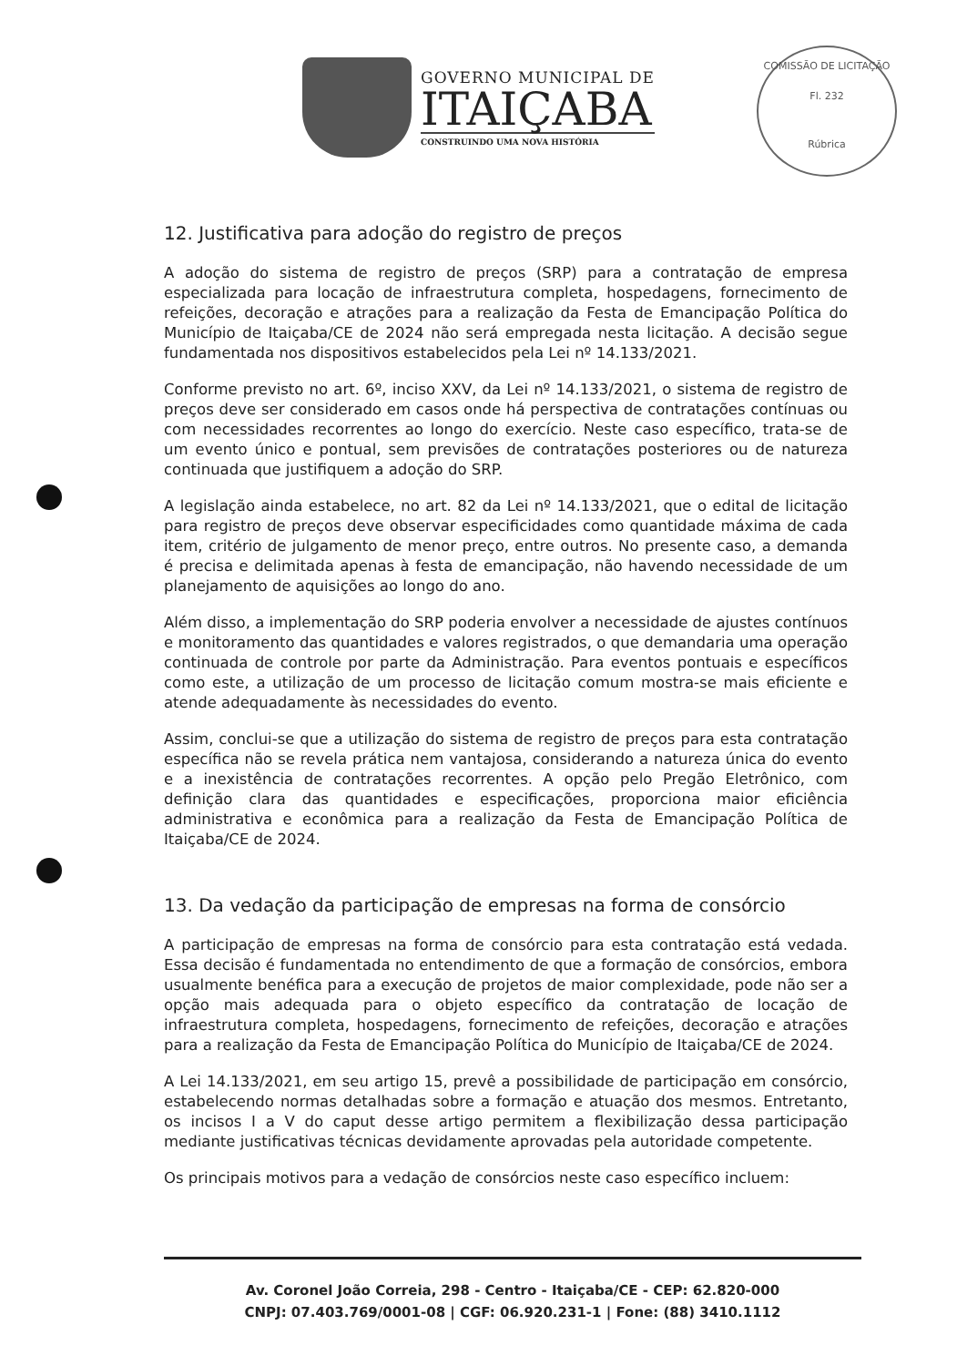GOVERNO MUNICIPAL DE
ITAIÇABA
CONSTRUINDO UMA NOVA HISTÓRIA
COMISSÃO DE LICITAÇÃO
Fl. 232
Rúbrica
12. Justificativa para adoção do registro de preços
A adoção do sistema de registro de preços (SRP) para a contratação de empresa especializada para locação de infraestrutura completa, hospedagens, fornecimento de refeições, decoração e atrações para a realização da Festa de Emancipação Política do Município de Itaiçaba/CE de 2024 não será empregada nesta licitação. A decisão segue fundamentada nos dispositivos estabelecidos pela Lei nº 14.133/2021.
Conforme previsto no art. 6º, inciso XXV, da Lei nº 14.133/2021, o sistema de registro de preços deve ser considerado em casos onde há perspectiva de contratações contínuas ou com necessidades recorrentes ao longo do exercício. Neste caso específico, trata-se de um evento único e pontual, sem previsões de contratações posteriores ou de natureza continuada que justifiquem a adoção do SRP.
A legislação ainda estabelece, no art. 82 da Lei nº 14.133/2021, que o edital de licitação para registro de preços deve observar especificidades como quantidade máxima de cada item, critério de julgamento de menor preço, entre outros. No presente caso, a demanda é precisa e delimitada apenas à festa de emancipação, não havendo necessidade de um planejamento de aquisições ao longo do ano.
Além disso, a implementação do SRP poderia envolver a necessidade de ajustes contínuos e monitoramento das quantidades e valores registrados, o que demandaria uma operação continuada de controle por parte da Administração. Para eventos pontuais e específicos como este, a utilização de um processo de licitação comum mostra-se mais eficiente e atende adequadamente às necessidades do evento.
Assim, conclui-se que a utilização do sistema de registro de preços para esta contratação específica não se revela prática nem vantajosa, considerando a natureza única do evento e a inexistência de contratações recorrentes. A opção pelo Pregão Eletrônico, com definição clara das quantidades e especificações, proporciona maior eficiência administrativa e econômica para a realização da Festa de Emancipação Política de Itaiçaba/CE de 2024.
13. Da vedação da participação de empresas na forma de consórcio
A participação de empresas na forma de consórcio para esta contratação está vedada. Essa decisão é fundamentada no entendimento de que a formação de consórcios, embora usualmente benéfica para a execução de projetos de maior complexidade, pode não ser a opção mais adequada para o objeto específico da contratação de locação de infraestrutura completa, hospedagens, fornecimento de refeições, decoração e atrações para a realização da Festa de Emancipação Política do Município de Itaiçaba/CE de 2024.
A Lei 14.133/2021, em seu artigo 15, prevê a possibilidade de participação em consórcio, estabelecendo normas detalhadas sobre a formação e atuação dos mesmos. Entretanto, os incisos I a V do caput desse artigo permitem a flexibilização dessa participação mediante justificativas técnicas devidamente aprovadas pela autoridade competente.
Os principais motivos para a vedação de consórcios neste caso específico incluem:
Av. Coronel João Correia, 298 - Centro - Itaiçaba/CE - CEP: 62.820-000
CNPJ: 07.403.769/0001-08 | CGF: 06.920.231-1 | Fone: (88) 3410.1112